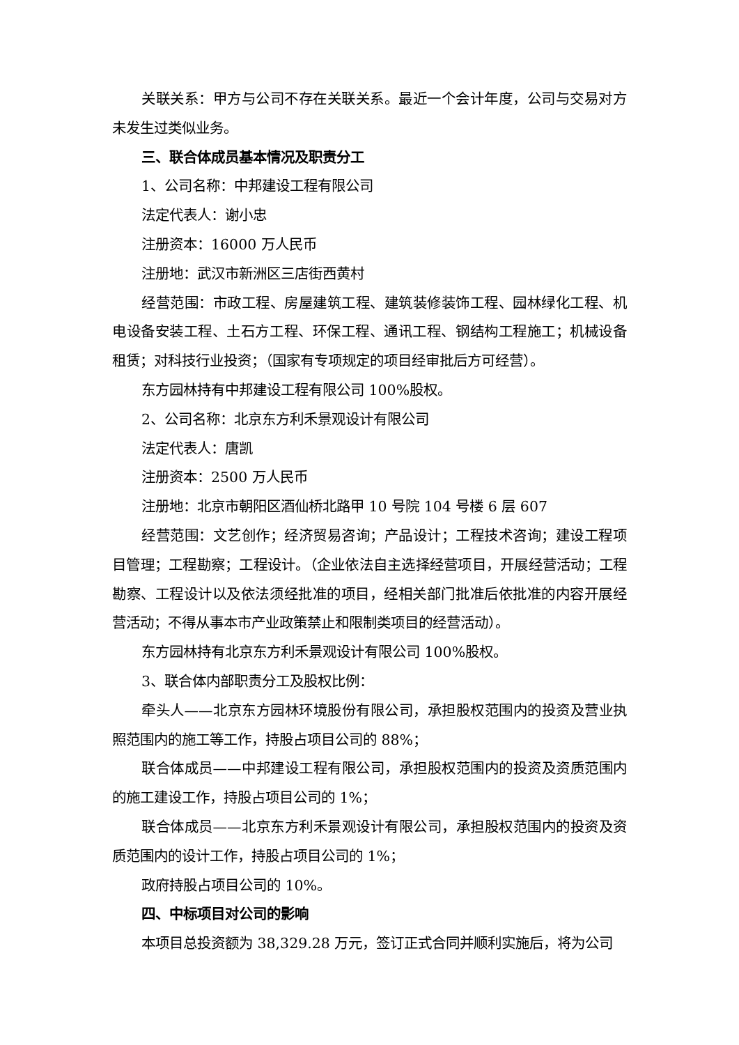关联关系：甲方与公司不存在关联关系。最近一个会计年度，公司与交易对方未发生过类似业务。
三、联合体成员基本情况及职责分工
1、公司名称：中邦建设工程有限公司
法定代表人：谢小忠
注册资本：16000 万人民币
注册地：武汉市新洲区三店街西黄村
经营范围：市政工程、房屋建筑工程、建筑装修装饰工程、园林绿化工程、机电设备安装工程、土石方工程、环保工程、通讯工程、钢结构工程施工；机械设备租赁；对科技行业投资；（国家有专项规定的项目经审批后方可经营）。
东方园林持有中邦建设工程有限公司 100%股权。
2、公司名称：北京东方利禾景观设计有限公司
法定代表人：唐凯
注册资本：2500 万人民币
注册地：北京市朝阳区酒仙桥北路甲 10 号院 104 号楼 6 层 607
经营范围：文艺创作；经济贸易咨询；产品设计；工程技术咨询；建设工程项目管理；工程勘察；工程设计。（企业依法自主选择经营项目，开展经营活动；工程勘察、工程设计以及依法须经批准的项目，经相关部门批准后依批准的内容开展经营活动；不得从事本市产业政策禁止和限制类项目的经营活动）。
东方园林持有北京东方利禾景观设计有限公司 100%股权。
3、联合体内部职责分工及股权比例：
牵头人——北京东方园林环境股份有限公司，承担股权范围内的投资及营业执照范围内的施工等工作，持股占项目公司的 88%；
联合体成员——中邦建设工程有限公司，承担股权范围内的投资及资质范围内的施工建设工作，持股占项目公司的 1%；
联合体成员——北京东方利禾景观设计有限公司，承担股权范围内的投资及资质范围内的设计工作，持股占项目公司的 1%；
政府持股占项目公司的 10%。
四、中标项目对公司的影响
本项目总投资额为 38,329.28 万元，签订正式合同并顺利实施后，将为公司